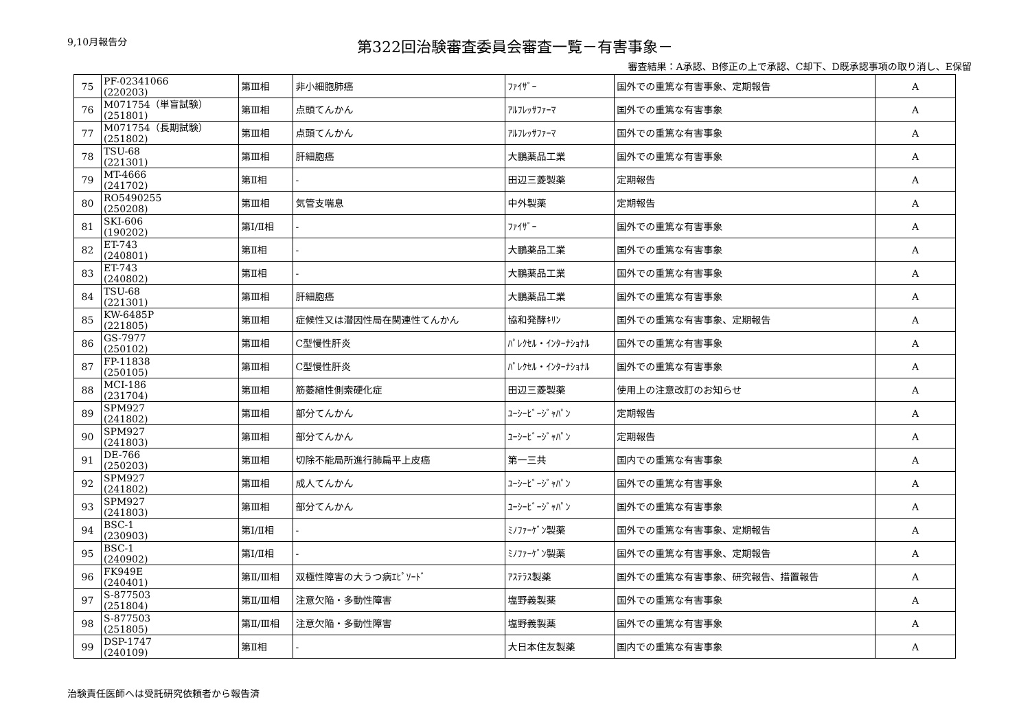9,10月報告分
第322回治験審査委員会審査一覧－有害事象－
審査結果：A承認、B修正の上で承認、C却下、D既承認事項の取り消し、E保留
| 75 | PF-02341066 (220203) | 第Ⅲ相 | 非小細胞肺癌 | ﾌｧｲｻﾞｰ | 国外での重篤な有害事象、定期報告 | A |
| 76 | M071754（単盲試験） (251801) | 第Ⅲ相 | 点頭てんかん | ｱﾙﾌﾚｯｻﾌｧｰﾏ | 国外での重篤な有害事象 | A |
| 77 | M071754（長期試験） (251802) | 第Ⅲ相 | 点頭てんかん | ｱﾙﾌﾚｯｻﾌｧｰﾏ | 国外での重篤な有害事象 | A |
| 78 | TSU-68 (221301) | 第Ⅲ相 | 肝細胞癌 | 大鵬薬品工業 | 国外での重篤な有害事象 | A |
| 79 | MT-4666 (241702) | 第Ⅱ相 | - | 田辺三菱製薬 | 定期報告 | A |
| 80 | RO5490255 (250208) | 第Ⅲ相 | 気管支喘息 | 中外製薬 | 定期報告 | A |
| 81 | SKI-606 (190202) | 第Ⅰ/Ⅱ相 | - | ﾌｧｲｻﾞｰ | 国外での重篤な有害事象 | A |
| 82 | ET-743 (240801) | 第Ⅱ相 | - | 大鵬薬品工業 | 国外での重篤な有害事象 | A |
| 83 | ET-743 (240802) | 第Ⅱ相 | - | 大鵬薬品工業 | 国外での重篤な有害事象 | A |
| 84 | TSU-68 (221301) | 第Ⅲ相 | 肝細胞癌 | 大鵬薬品工業 | 国外での重篤な有害事象 | A |
| 85 | KW-6485P (221805) | 第Ⅲ相 | 症候性又は潜因性局在関連性てんかん | 協和発酵ｷﾘﾝ | 国外での重篤な有害事象、定期報告 | A |
| 86 | GS-7977 (250102) | 第Ⅲ相 | C型慢性肝炎 | ﾊﾟﾚｸｾﾙ・ｲﾝﾀｰﾅｼｮﾅﾙ | 国外での重篤な有害事象 | A |
| 87 | FP-11838 (250105) | 第Ⅲ相 | C型慢性肝炎 | ﾊﾟﾚｸｾﾙ・ｲﾝﾀｰﾅｼｮﾅﾙ | 国外での重篤な有害事象 | A |
| 88 | MCI-186 (231704) | 第Ⅲ相 | 筋萎縮性側索硬化症 | 田辺三菱製薬 | 使用上の注意改訂のお知らせ | A |
| 89 | SPM927 (241802) | 第Ⅲ相 | 部分てんかん | ﾕｰｼｰﾋﾞｰｼﾞｬﾊﾟﾝ | 定期報告 | A |
| 90 | SPM927 (241803) | 第Ⅲ相 | 部分てんかん | ﾕｰｼｰﾋﾞｰｼﾞｬﾊﾟﾝ | 定期報告 | A |
| 91 | DE-766 (250203) | 第Ⅲ相 | 切除不能局所進行肺扁平上皮癌 | 第一三共 | 国内での重篤な有害事象 | A |
| 92 | SPM927 (241802) | 第Ⅲ相 | 成人てんかん | ﾕｰｼｰﾋﾞｰｼﾞｬﾊﾟﾝ | 国外での重篤な有害事象 | A |
| 93 | SPM927 (241803) | 第Ⅲ相 | 部分てんかん | ﾕｰｼｰﾋﾞｰｼﾞｬﾊﾟﾝ | 国外での重篤な有害事象 | A |
| 94 | BSC-1 (230903) | 第Ⅰ/Ⅱ相 | - | ﾐﾉﾌｧｰｹﾞﾝ製薬 | 国外での重篤な有害事象、定期報告 | A |
| 95 | BSC-1 (240902) | 第Ⅰ/Ⅱ相 | - | ﾐﾉﾌｧｰｹﾞﾝ製薬 | 国外での重篤な有害事象、定期報告 | A |
| 96 | FK949E (240401) | 第Ⅱ/Ⅲ相 | 双極性障害の大うつ病ｴﾋﾟｿｰﾄﾞ | ｱｽﾃﾗｽ製薬 | 国外での重篤な有害事象、研究報告、措置報告 | A |
| 97 | S-877503 (251804) | 第Ⅱ/Ⅲ相 | 注意欠陥・多動性障害 | 塩野義製薬 | 国外での重篤な有害事象 | A |
| 98 | S-877503 (251805) | 第Ⅱ/Ⅲ相 | 注意欠陥・多動性障害 | 塩野義製薬 | 国外での重篤な有害事象 | A |
| 99 | DSP-1747 (240109) | 第Ⅱ相 | - | 大日本住友製薬 | 国内での重篤な有害事象 | A |
治験責任医師へは受託研究依頼者から報告済